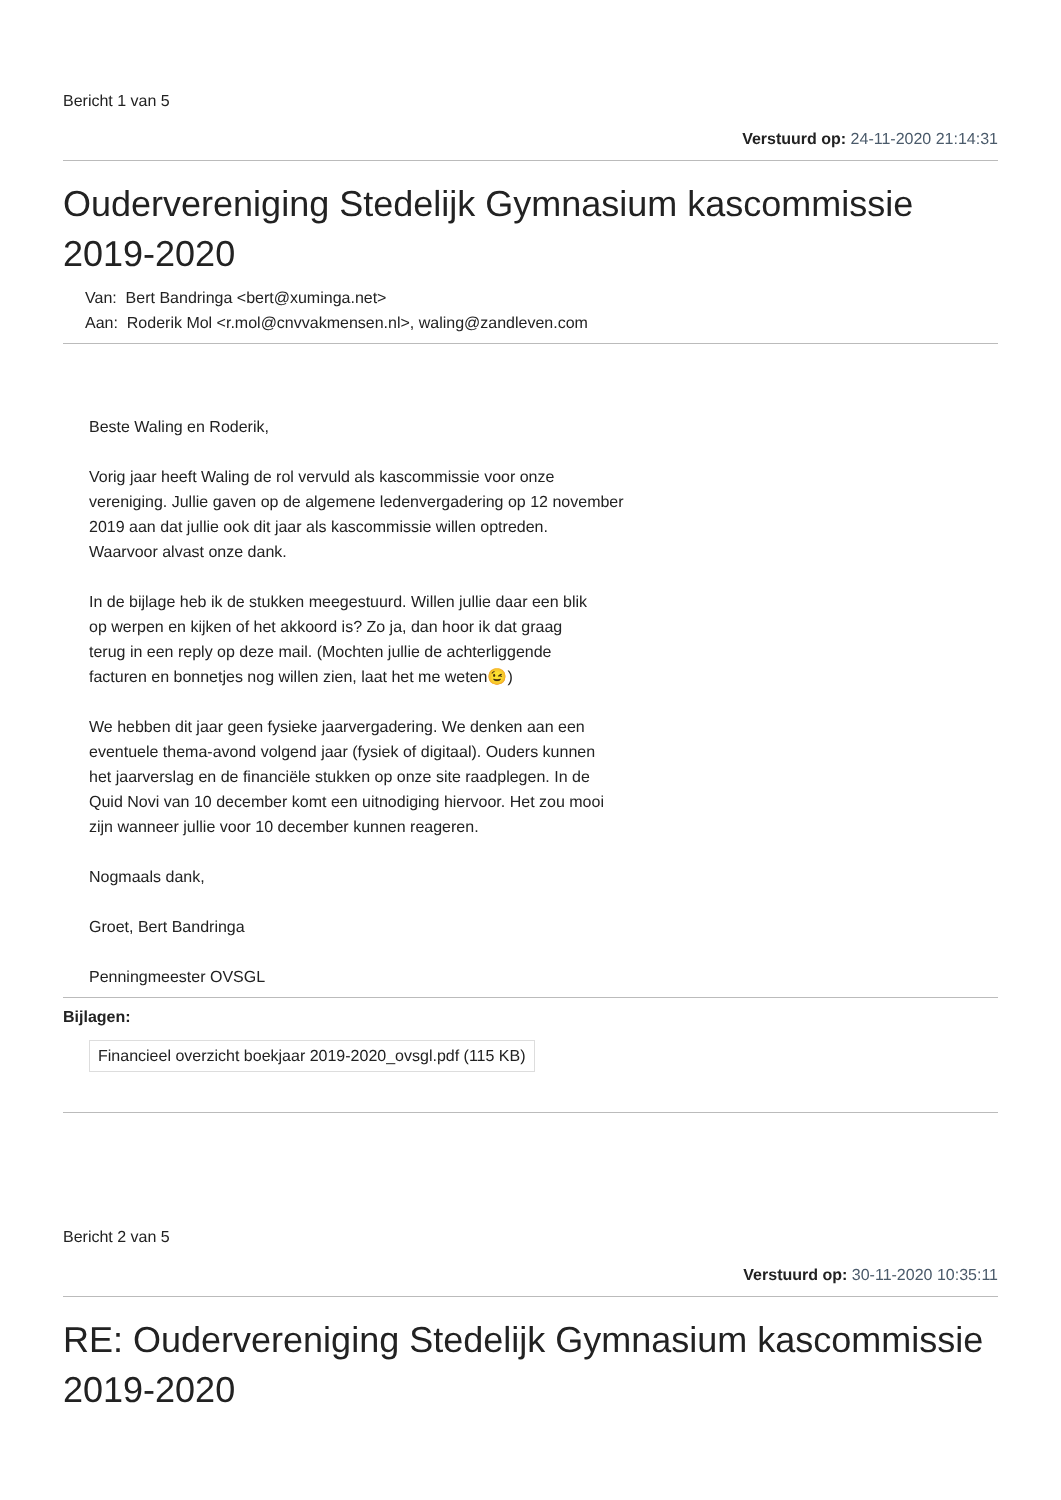Bericht 1 van 5
Verstuurd op: 24-11-2020 21:14:31
Oudervereniging Stedelijk Gymnasium kascommissie 2019-2020
Van: Bert Bandringa <bert@xuminga.net>
Aan: Roderik Mol <r.mol@cnvvakmensen.nl>, waling@zandleven.com
Beste Waling en Roderik,
Vorig jaar heeft Waling de rol vervuld als kascommissie voor onze
vereniging. Jullie gaven op de algemene ledenvergadering op 12 november
2019 aan dat jullie ook dit jaar als kascommissie willen optreden.
Waarvoor alvast onze dank.
In de bijlage heb ik de stukken meegestuurd. Willen jullie daar een blik
op werpen en kijken of het akkoord is? Zo ja, dan hoor ik dat graag
terug in een reply op deze mail. (Mochten jullie de achterliggende
facturen en bonnetjes nog willen zien, laat het me weten😉)
We hebben dit jaar geen fysieke jaarvergadering. We denken aan een
eventuele thema-avond volgend jaar (fysiek of digitaal). Ouders kunnen
het jaarverslag en de financiële stukken op onze site raadplegen. In de
Quid Novi van 10 december komt een uitnodiging hiervoor. Het zou mooi
zijn wanneer jullie voor 10 december kunnen reageren.
Nogmaals dank,
Groet, Bert Bandringa
Penningmeester OVSGL
Bijlagen:
Financieel overzicht boekjaar 2019-2020_ovsgl.pdf (115 KB)
Bericht 2 van 5
Verstuurd op: 30-11-2020 10:35:11
RE: Oudervereniging Stedelijk Gymnasium kascommissie 2019-2020